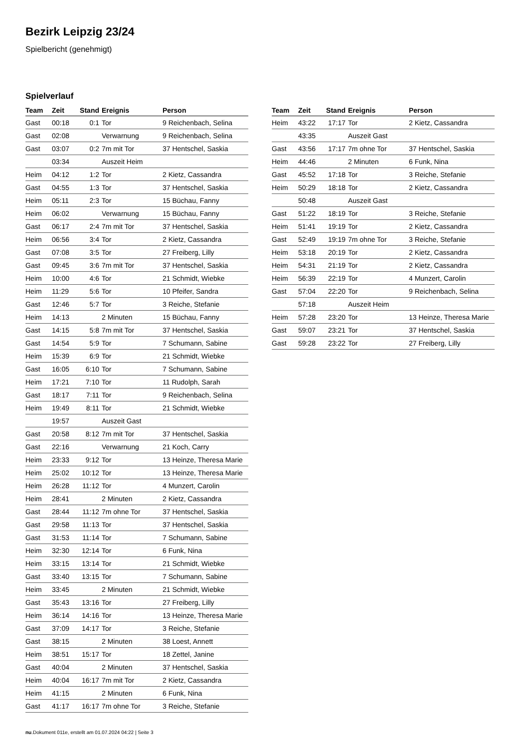Bezirk Leipzig 23/24
Spielbericht (genehmigt)
Spielverlauf
| Team | Zeit | Stand | Ereignis | Person |
| --- | --- | --- | --- | --- |
| Gast | 00:18 | 0:1 | Tor | 9 Reichenbach, Selina |
| Gast | 02:08 | | Verwarnung | 9 Reichenbach, Selina |
| Gast | 03:07 | 0:2 | 7m mit Tor | 37 Hentschel, Saskia |
| | 03:34 | | Auszeit Heim | |
| Heim | 04:12 | 1:2 | Tor | 2 Kietz, Cassandra |
| Gast | 04:55 | 1:3 | Tor | 37 Hentschel, Saskia |
| Heim | 05:11 | 2:3 | Tor | 15 Büchau, Fanny |
| Heim | 06:02 | | Verwarnung | 15 Büchau, Fanny |
| Gast | 06:17 | 2:4 | 7m mit Tor | 37 Hentschel, Saskia |
| Heim | 06:56 | 3:4 | Tor | 2 Kietz, Cassandra |
| Gast | 07:08 | 3:5 | Tor | 27 Freiberg, Lilly |
| Gast | 09:45 | 3:6 | 7m mit Tor | 37 Hentschel, Saskia |
| Heim | 10:00 | 4:6 | Tor | 21 Schmidt, Wiebke |
| Heim | 11:29 | 5:6 | Tor | 10 Pfeifer, Sandra |
| Gast | 12:46 | 5:7 | Tor | 3 Reiche, Stefanie |
| Heim | 14:13 | | 2 Minuten | 15 Büchau, Fanny |
| Gast | 14:15 | 5:8 | 7m mit Tor | 37 Hentschel, Saskia |
| Gast | 14:54 | 5:9 | Tor | 7 Schumann, Sabine |
| Heim | 15:39 | 6:9 | Tor | 21 Schmidt, Wiebke |
| Gast | 16:05 | 6:10 | Tor | 7 Schumann, Sabine |
| Heim | 17:21 | 7:10 | Tor | 11 Rudolph, Sarah |
| Gast | 18:17 | 7:11 | Tor | 9 Reichenbach, Selina |
| Heim | 19:49 | 8:11 | Tor | 21 Schmidt, Wiebke |
| | 19:57 | | Auszeit Gast | |
| Gast | 20:58 | 8:12 | 7m mit Tor | 37 Hentschel, Saskia |
| Gast | 22:16 | | Verwarnung | 21 Koch, Carry |
| Heim | 23:33 | 9:12 | Tor | 13 Heinze, Theresa Marie |
| Heim | 25:02 | 10:12 | Tor | 13 Heinze, Theresa Marie |
| Heim | 26:28 | 11:12 | Tor | 4 Munzert, Carolin |
| Heim | 28:41 | | 2 Minuten | 2 Kietz, Cassandra |
| Gast | 28:44 | 11:12 | 7m ohne Tor | 37 Hentschel, Saskia |
| Gast | 29:58 | 11:13 | Tor | 37 Hentschel, Saskia |
| Gast | 31:53 | 11:14 | Tor | 7 Schumann, Sabine |
| Heim | 32:30 | 12:14 | Tor | 6 Funk, Nina |
| Heim | 33:15 | 13:14 | Tor | 21 Schmidt, Wiebke |
| Gast | 33:40 | 13:15 | Tor | 7 Schumann, Sabine |
| Heim | 33:45 | | 2 Minuten | 21 Schmidt, Wiebke |
| Gast | 35:43 | 13:16 | Tor | 27 Freiberg, Lilly |
| Heim | 36:14 | 14:16 | Tor | 13 Heinze, Theresa Marie |
| Gast | 37:09 | 14:17 | Tor | 3 Reiche, Stefanie |
| Gast | 38:15 | | 2 Minuten | 38 Loest, Annett |
| Heim | 38:51 | 15:17 | Tor | 18 Zettel, Janine |
| Gast | 40:04 | | 2 Minuten | 37 Hentschel, Saskia |
| Heim | 40:04 | 16:17 | 7m mit Tor | 2 Kietz, Cassandra |
| Heim | 41:15 | | 2 Minuten | 6 Funk, Nina |
| Gast | 41:17 | 16:17 | 7m ohne Tor | 3 Reiche, Stefanie |
| Team | Zeit | Stand | Ereignis | Person |
| --- | --- | --- | --- | --- |
| Heim | 43:22 | 17:17 | Tor | 2 Kietz, Cassandra |
| | 43:35 | | Auszeit Gast | |
| Gast | 43:56 | 17:17 | 7m ohne Tor | 37 Hentschel, Saskia |
| Heim | 44:46 | | 2 Minuten | 6 Funk, Nina |
| Gast | 45:52 | 17:18 | Tor | 3 Reiche, Stefanie |
| Heim | 50:29 | 18:18 | Tor | 2 Kietz, Cassandra |
| | 50:48 | | Auszeit Gast | |
| Gast | 51:22 | 18:19 | Tor | 3 Reiche, Stefanie |
| Heim | 51:41 | 19:19 | Tor | 2 Kietz, Cassandra |
| Gast | 52:49 | 19:19 | 7m ohne Tor | 3 Reiche, Stefanie |
| Heim | 53:18 | 20:19 | Tor | 2 Kietz, Cassandra |
| Heim | 54:31 | 21:19 | Tor | 2 Kietz, Cassandra |
| Heim | 56:39 | 22:19 | Tor | 4 Munzert, Carolin |
| Gast | 57:04 | 22:20 | Tor | 9 Reichenbach, Selina |
| | 57:18 | | Auszeit Heim | |
| Heim | 57:28 | 23:20 | Tor | 13 Heinze, Theresa Marie |
| Gast | 59:07 | 23:21 | Tor | 37 Hentschel, Saskia |
| Gast | 59:28 | 23:22 | Tor | 27 Freiberg, Lilly |
nu.Dokument 011e, erstellt am 01.07.2024 04:22 | Seite 3